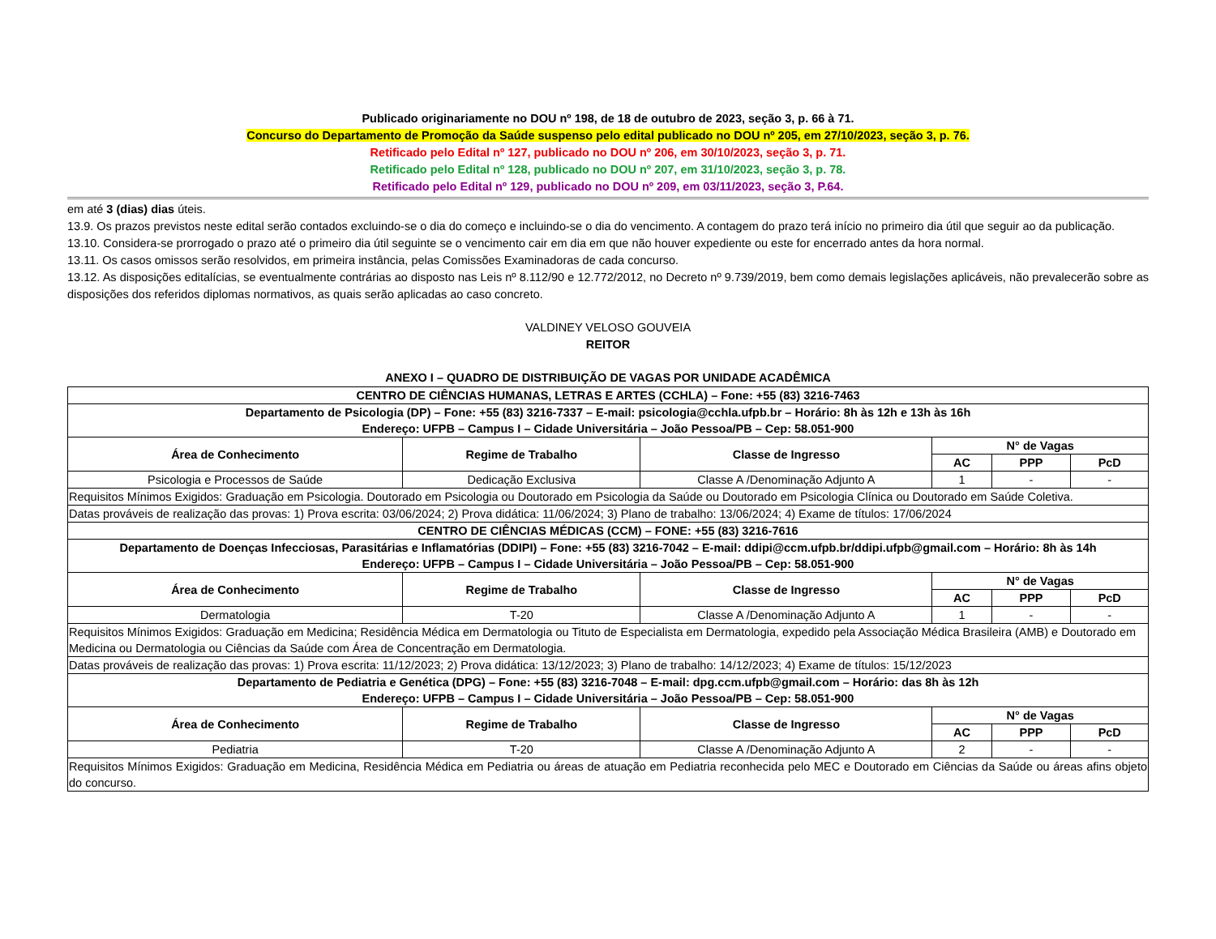Publicado originariamente no DOU nº 198, de 18 de outubro de 2023, seção 3, p. 66 à 71.
Concurso do Departamento de Promoção da Saúde suspenso pelo edital publicado no DOU nº 205, em 27/10/2023, seção 3, p. 76.
Retificado pelo Edital nº 127, publicado no DOU nº 206, em 30/10/2023, seção 3, p. 71.
Retificado pelo Edital nº 128, publicado no DOU nº 207, em 31/10/2023, seção 3, p. 78.
Retificado pelo Edital nº 129, publicado no DOU nº 209, em 03/11/2023, seção 3, P.64.
em até 3 (dias) dias úteis.
13.9. Os prazos previstos neste edital serão contados excluindo-se o dia do começo e incluindo-se o dia do vencimento. A contagem do prazo terá início no primeiro dia útil que seguir ao da publicação.
13.10. Considera-se prorrogado o prazo até o primeiro dia útil seguinte se o vencimento cair em dia em que não houver expediente ou este for encerrado antes da hora normal.
13.11. Os casos omissos serão resolvidos, em primeira instância, pelas Comissões Examinadoras de cada concurso.
13.12. As disposições editalícias, se eventualmente contrárias ao disposto nas Leis nº 8.112/90 e 12.772/2012, no Decreto nº 9.739/2019, bem como demais legislações aplicáveis, não prevalecerão sobre as disposições dos referidos diplomas normativos, as quais serão aplicadas ao caso concreto.
VALDINEY VELOSO GOUVEIA
REITOR
ANEXO I – QUADRO DE DISTRIBUIÇÃO DE VAGAS POR UNIDADE ACADÊMICA
| CENTRO DE CIÊNCIAS HUMANAS, LETRAS E ARTES (CCHLA) – Fone: +55 (83) 3216-7463 | | | | | |
| --- | --- | --- | --- | --- | --- |
| Departamento de Psicologia (DP) – Fone: +55 (83) 3216-7337 – E-mail: psicologia@cchla.ufpb.br – Horário: 8h às 12h e 13h às 16h Endereço: UFPB – Campus I – Cidade Universitária – João Pessoa/PB – Cep: 58.051-900 | | | | | |
| Área de Conhecimento | Regime de Trabalho | Classe de Ingresso | N° de Vagas | | |
| | | | AC | PPP | PcD |
| Psicologia e Processos de Saúde | Dedicação Exclusiva | Classe A /Denominação Adjunto A | 1 | - | - |
| Requisitos Mínimos Exigidos: Graduação em Psicologia. Doutorado em Psicologia ou Doutorado em Psicologia da Saúde ou Doutorado em Psicologia Clínica ou Doutorado em Saúde Coletiva. | | | | | |
| Datas prováveis de realização das provas: 1) Prova escrita: 03/06/2024; 2) Prova didática: 11/06/2024; 3) Plano de trabalho: 13/06/2024; 4) Exame de títulos: 17/06/2024 | | | | | |
| CENTRO DE CIÊNCIAS MÉDICAS (CCM) – FONE: +55 (83) 3216-7616 | | | | | |
| Departamento de Doenças Infecciosas, Parasitárias e Inflamatórias (DDIPI) – Fone: +55 (83) 3216-7042 – E-mail: ddipi@ccm.ufpb.br/ddipi.ufpb@gmail.com – Horário: 8h às 14h Endereço: UFPB – Campus I – Cidade Universitária – João Pessoa/PB – Cep: 58.051-900 | | | | | |
| Área de Conhecimento | Regime de Trabalho | Classe de Ingresso | N° de Vagas | | |
| | | | AC | PPP | PcD |
| Dermatologia | T-20 | Classe A /Denominação Adjunto A | 1 | - | - |
| Requisitos Mínimos Exigidos: Graduação em Medicina; Residência Médica em Dermatologia ou Tituto de Especialista em Dermatologia, expedido pela Associação Médica Brasileira (AMB) e Doutorado em Medicina ou Dermatologia ou Ciências da Saúde com Área de Concentração em Dermatologia. | | | | | |
| Datas prováveis de realização das provas: 1) Prova escrita: 11/12/2023; 2) Prova didática: 13/12/2023; 3) Plano de trabalho: 14/12/2023; 4) Exame de títulos: 15/12/2023 | | | | | |
| Departamento de Pediatria e Genética (DPG) – Fone: +55 (83) 3216-7048 – E-mail: dpg.ccm.ufpb@gmail.com – Horário: das 8h às 12h Endereço: UFPB – Campus I – Cidade Universitária – João Pessoa/PB – Cep: 58.051-900 | | | | | |
| Área de Conhecimento | Regime de Trabalho | Classe de Ingresso | N° de Vagas | | |
| | | | AC | PPP | PcD |
| Pediatria | T-20 | Classe A /Denominação Adjunto A | 2 | - | - |
| Requisitos Mínimos Exigidos: Graduação em Medicina, Residência Médica em Pediatria ou áreas de atuação em Pediatria reconhecida pelo MEC e Doutorado em Ciências da Saúde ou áreas afins objeto do concurso. | | | | | |